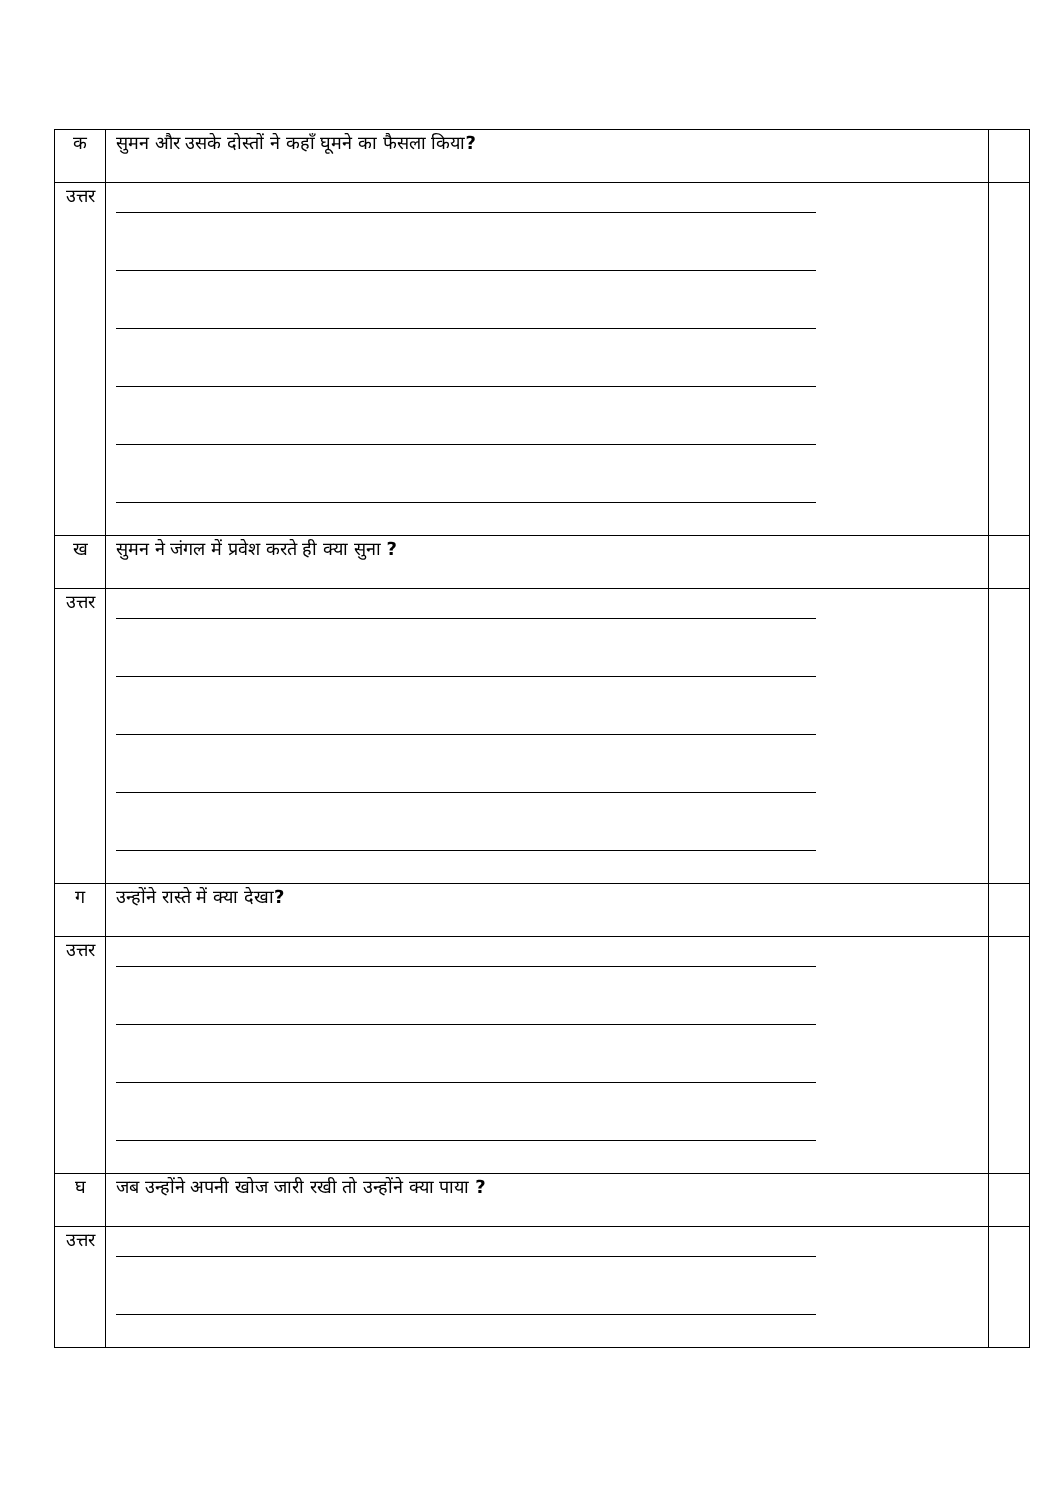| क | सुमन और उसके दोस्तों ने कहाँ घूमने का फैसला किया ? | |
| उत्तर | | |
| ख | सुमन ने जंगल में प्रवेश करते ही क्या सुना ? | |
| उत्तर | | |
| ग | उन्होंने रास्ते में क्या देखा ? | |
| उत्तर | | |
| घ | जब उन्होंने अपनी खोज जारी रखी तो उन्होंने क्या पाया ? | |
| उत्तर | | |